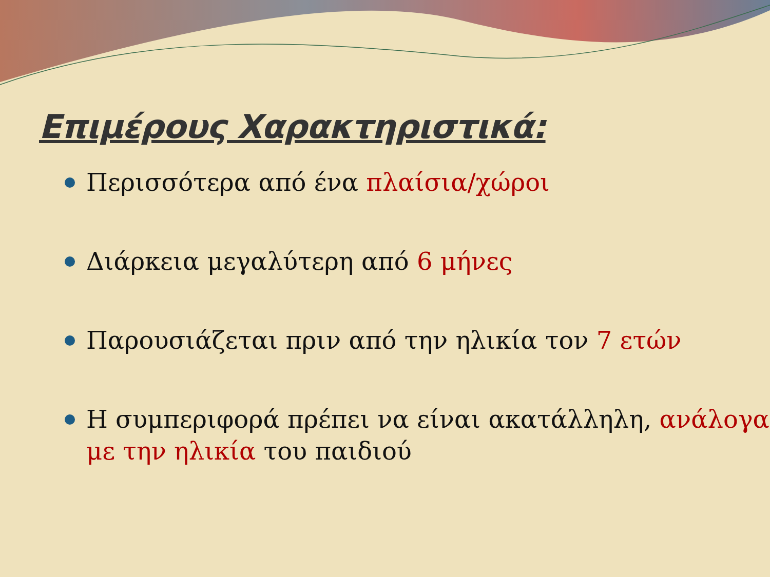Επιμέρους Χαρακτηριστικά:
Περισσότερα από ένα πλαίσια/χώροι
Διάρκεια μεγαλύτερη από 6 μήνες
Παρουσιάζεται πριν από την ηλικία τον 7 ετών
Η συμπεριφορά πρέπει να είναι ακατάλληλη, ανάλογα με την ηλικία του παιδιού